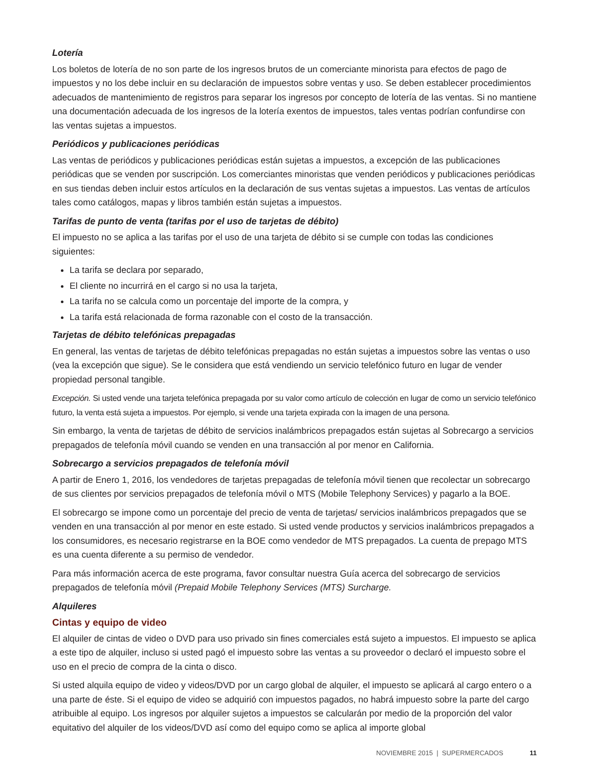Lotería
Los boletos de lotería de no son parte de los ingresos brutos de un comerciante minorista para efectos de pago de impuestos y no los debe incluir en su declaración de impuestos sobre ventas y uso. Se deben establecer procedimientos adecuados de mantenimiento de registros para separar los ingresos por concepto de lotería de las ventas. Si no mantiene una documentación adecuada de los ingresos de la lotería exentos de impuestos, tales ventas podrían confundirse con las ventas sujetas a impuestos.
Periódicos y publicaciones periódicas
Las ventas de periódicos y publicaciones periódicas están sujetas a impuestos, a excepción de las publicaciones periódicas que se venden por suscripción. Los comerciantes minoristas que venden periódicos y publicaciones periódicas en sus tiendas deben incluir estos artículos en la declaración de sus ventas sujetas a impuestos. Las ventas de artículos tales como catálogos, mapas y libros también están sujetas a impuestos.
Tarifas de punto de venta (tarifas por el uso de tarjetas de débito)
El impuesto no se aplica a las tarifas por el uso de una tarjeta de débito si se cumple con todas las condiciones siguientes:
La tarifa se declara por separado,
El cliente no incurrirá en el cargo si no usa la tarjeta,
La tarifa no se calcula como un porcentaje del importe de la compra, y
La tarifa está relacionada de forma razonable con el costo de la transacción.
Tarjetas de débito telefónicas prepagadas
En general, las ventas de tarjetas de débito telefónicas prepagadas no están sujetas a impuestos sobre las ventas o uso (vea la excepción que sigue). Se le considera que está vendiendo un servicio telefónico futuro en lugar de vender propiedad personal tangible.
Excepción. Si usted vende una tarjeta telefónica prepagada por su valor como artículo de colección en lugar de como un servicio telefónico futuro, la venta está sujeta a impuestos. Por ejemplo, si vende una tarjeta expirada con la imagen de una persona.
Sin embargo, la venta de tarjetas de débito de servicios inalámbricos prepagados están sujetas al Sobrecargo a servicios prepagados de telefonía móvil cuando se venden en una transacción al por menor en California.
Sobrecargo a servicios prepagados de telefonía móvil
A partir de Enero 1, 2016, los vendedores de tarjetas prepagadas de telefonía móvil tienen que recolectar un sobrecargo de sus clientes por servicios prepagados de telefonía móvil o MTS (Mobile Telephony Services) y pagarlo a la BOE.
El sobrecargo se impone como un porcentaje del precio de venta de tarjetas/ servicios inalámbricos prepagados que se venden en una transacción al por menor en este estado. Si usted vende productos y servicios inalámbricos prepagados a los consumidores, es necesario registrarse en la BOE como vendedor de MTS prepagados. La cuenta de prepago MTS es una cuenta diferente a su permiso de vendedor.
Para más información acerca de este programa, favor consultar nuestra Guía acerca del sobrecargo de servicios prepagados de telefonía móvil (Prepaid Mobile Telephony Services (MTS) Surcharge.
Alquileres
Cintas y equipo de video
El alquiler de cintas de video o DVD para uso privado sin fines comerciales está sujeto a impuestos. El impuesto se aplica a este tipo de alquiler, incluso si usted pagó el impuesto sobre las ventas a su proveedor o declaró el impuesto sobre el uso en el precio de compra de la cinta o disco.
Si usted alquila equipo de video y videos/DVD por un cargo global de alquiler, el impuesto se aplicará al cargo entero o a una parte de éste. Si el equipo de video se adquirió con impuestos pagados, no habrá impuesto sobre la parte del cargo atribuible al equipo. Los ingresos por alquiler sujetos a impuestos se calcularán por medio de la proporción del valor equitativo del alquiler de los videos/DVD así como del equipo como se aplica al importe global
NOVIEMBRE 2015 | SUPERMERCADOS 11